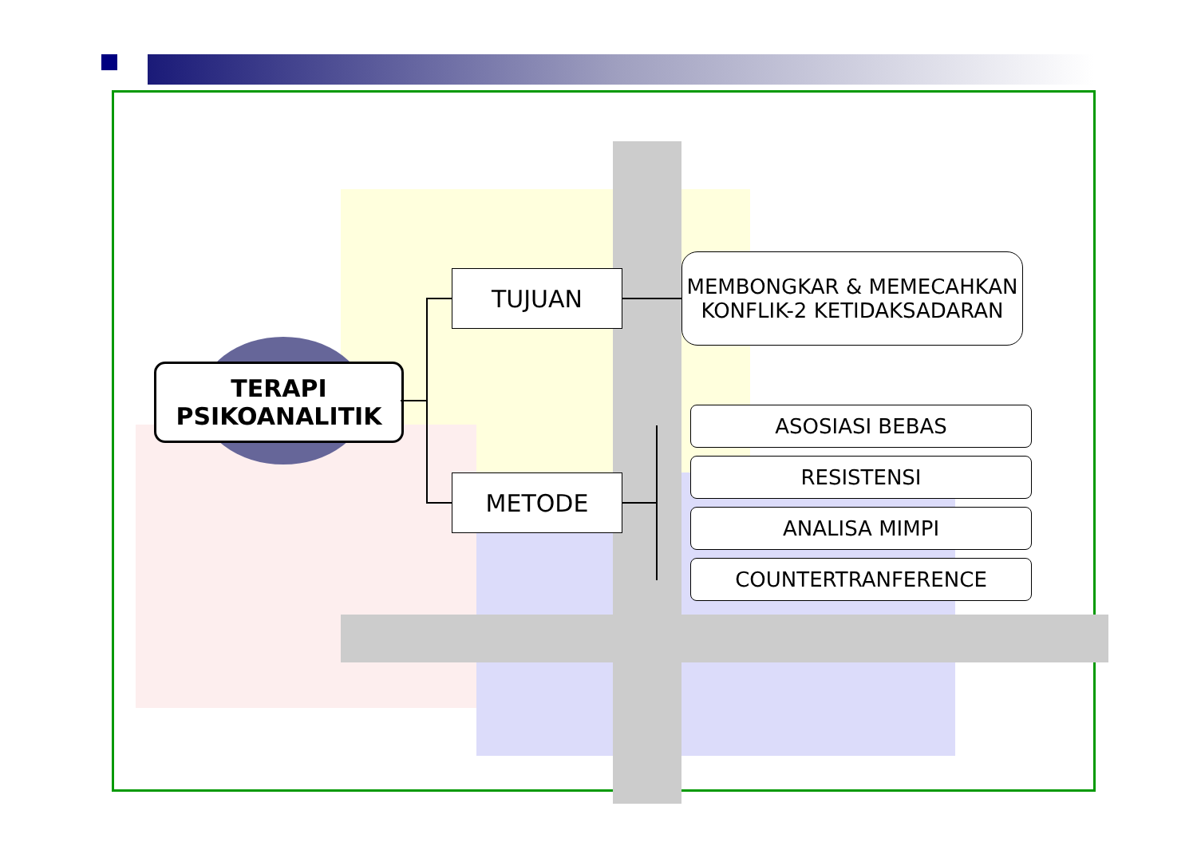TERAPI
PSIKOANALITIK
TUJUAN
METODE
MEMBONGKAR & MEMECAHKAN KONFLIK-2 KETIDAKSADARAN
ASOSIASI BEBAS
RESISTENSI
ANALISA MIMPI
COUNTERTRANFERENCE